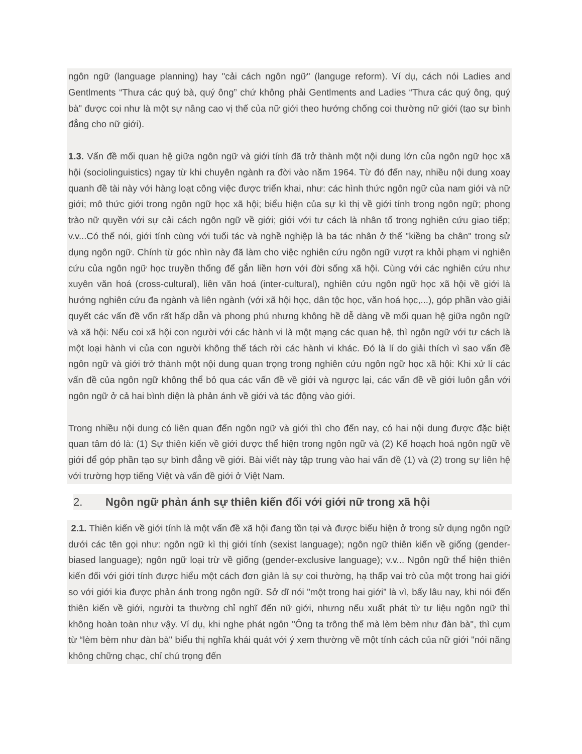ngôn ngữ (language planning) hay "cải cách ngôn ngữ" (languge reform). Ví dụ, cách nói Ladies and Gentlments “Thưa các quý bà, quý ông” chứ không phải Gentlments and Ladies “Thưa các quý ông, quý bà" được coi như là một sự nâng cao vị thế của nữ giới theo hướng chống coi thường nữ giới (tạo sự bình đẳng cho nữ giới).
1.3. Vấn đề mối quan hệ giữa ngôn ngữ và giới tính đã trở thành một nội dung lớn của ngôn ngữ học xã hội (sociolinguistics) ngay từ khi chuyên ngành ra đời vào năm 1964. Từ đó đến nay, nhiều nội dung xoay quanh đề tài này với hàng loạt công việc được triển khai, như: các hình thức ngôn ngữ của nam giới và nữ giới; mô thức giới trong ngôn ngữ học xã hội; biểu hiện của sự kì thị về giới tính trong ngôn ngữ; phong trào nữ quyền với sự cải cách ngôn ngữ về giới; giới với tư cách là nhân tố trong nghiên cứu giao tiếp; v.v...Có thể nói, giới tính cùng với tuổi tác và nghề nghiệp là ba tác nhân ở thế "kiềng ba chân" trong sử dụng ngôn ngữ. Chính từ góc nhìn này đã làm cho việc nghiên cứu ngôn ngữ vượt ra khỏi phạm vi nghiên cứu của ngôn ngữ học truyền thống để gắn liền hơn với đời sống xã hội. Cùng với các nghiên cứu như xuyên văn hoá (cross-cultural), liên văn hoá (inter-cultural), nghiên cứu ngôn ngữ học xã hội về giới là hướng nghiên cứu đa ngành và liên ngành (với xã hội học, dân tộc học, văn hoá học,...), góp phần vào giải quyết các vấn đề vốn rất hấp dẫn và phong phú nhưng không hề dễ dàng về mối quan hệ giữa ngôn ngữ và xã hội: Nếu coi xã hội con người với các hành vi là một mạng các quan hệ, thì ngôn ngữ với tư cách là một loại hành vi của con người không thể tách rời các hành vi khác. Đó là lí do giải thích vì sao vấn đề ngôn ngữ và giới trở thành một nội dung quan trọng trong nghiên cứu ngôn ngữ học xã hội: Khi xử lí các vấn đề của ngôn ngữ không thể bỏ qua các vấn đề về giới và ngược lại, các vấn đề về giới luôn gắn với ngôn ngữ ở cả hai bình diện là phản ánh về giới và tác động vào giới.
Trong nhiều nội dung có liên quan đến ngôn ngữ và giới thì cho đến nay, có hai nội dung được đặc biệt quan tâm đó là: (1) Sự thiên kiến về giới được thể hiện trong ngôn ngữ và (2) Kế hoạch hoá ngôn ngữ về giới để góp phần tạo sự bình đẳng về giới. Bài viết này tập trung vào hai vấn đề (1) và (2) trong sự liên hệ với trường hợp tiếng Việt và vấn đề giới ở Việt Nam.
2. Ngôn ngữ phản ánh sự thiên kiến đối với giới nữ trong xã hội
2.1. Thiên kiến về giới tính là một vấn đề xã hội đang tồn tại và được biểu hiện ở trong sử dụng ngôn ngữ dưới các tên gọi như: ngôn ngữ kì thị giới tính (sexist language); ngôn ngữ thiên kiến về giống (gender-biased language); ngôn ngữ loại trừ về giống (gender-exclusive language); v.v... Ngôn ngữ thể hiện thiên kiến đối với giới tính được hiểu một cách đơn giản là sự coi thường, hạ thấp vai trò của một trong hai giới so với giới kia được phản ánh trong ngôn ngữ. Sở dĩ nói "một trong hai giới” là vì, bấy lâu nay, khi nói đến thiên kiến về giới, người ta thường chỉ nghĩ đến nữ giới, nhưng nếu xuất phát từ tư liệu ngôn ngữ thì không hoàn toàn như vậy. Ví dụ, khi nghe phát ngôn "Ông ta trông thế mà lèm bèm như đàn bà", thì cụm từ “lèm bèm như đàn bà" biểu thị nghĩa khái quát với ý xem thường về một tính cách của nữ giới "nói năng không chững chạc, chỉ chú trọng đến